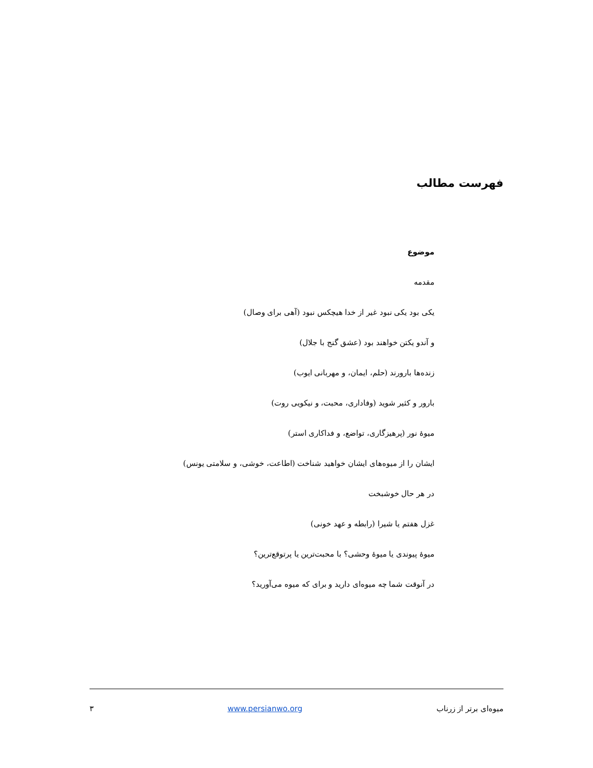فهرست مطالب
موضوع
مقدمه
یکی بود یکی نبود غیر از خدا هیچکس نبود (آهی برای وصال)
و آندو یکتن خواهند بود (عشق گنج با جلال)
زنده‌ها بارورند (حلم، ایمان، و مهربانی ایوب)
بارور و کثیر شوید (وفاداری، محبت، و نیکویی روت)
میوۀ نور (پرهیزگاری، تواضع، و فداکاری استر)
ایشان را از میوه‌های ایشان خواهید شناخت (اطاعت، خوشی، و سلامتی یونس)
در هر حال خوشبخت
غزل هفتم یا شیرا (رابطه و عهد خونی)
میوۀ پیوندی یا میوۀ وحشی؟ با محبت‌ترین یا پرتوقع‌ترین؟
در آنوقت شما چه میوه‌ای دارید و برای که میوه می‌آورید؟
میوه‌ای برتر از زرناب www.persianwo.org ۳